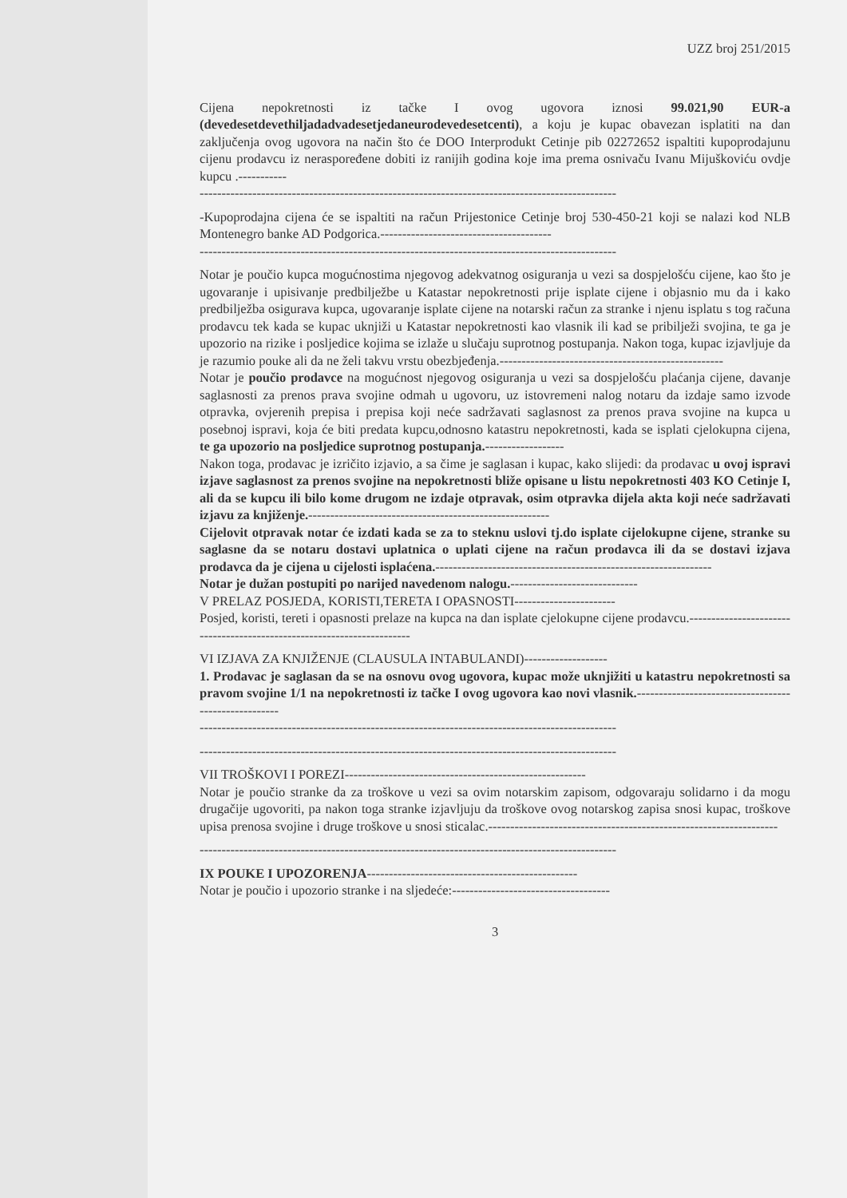UZZ broj 251/2015
Cijena nepokretnosti iz tačke I ovog ugovora iznosi 99.021,90 EUR-a (devedesetdevethiljadadvadesetjedaneurodevedesetcenti), a koju je kupac obavezan isplatiti na dan zaključenja ovog ugovora na način što će DOO Interprodukt Cetinje pib 02272652 ispaltiti kupoprodajunu cijenu prodavcu iz neraspoređene dobiti iz ranijih godina koje ima prema osnivaču Ivanu Mijuškoviću ovdje kupcu .-----------
-----------------------------------------------------------------------------------------------
-Kupoprodajna cijena će se ispaltiti na račun Prijestonice Cetinje broj 530-450-21 koji se nalazi kod NLB Montenegro banke AD Podgorica.---------------------------------------
-----------------------------------------------------------------------------------------------
Notar je poučio kupca mogućnostima njegovog adekvatnog osiguranja u vezi sa dospjelošću cijene, kao što je ugovaranje i upisivanje predbilježbe u Katastar nepokretnosti prije isplate cijene i objasnio mu da i kako predbilježba osigurava kupca, ugovaranje isplate cijene na notarski račun za stranke i njenu isplatu s tog računa prodavcu tek kada se kupac uknjiži u Katastar nepokretnosti kao vlasnik ili kad se pribilježi svojina, te ga je upozorio na rizike i posljedice kojima se izlaže u slučaju suprotnog postupanja. Nakon toga, kupac izjavljuje da je razumio pouke ali da ne želi takvu vrstu obezbjeđenja.---------------------------------------------------
Notar je poučio prodavce na mogućnost njegovog osiguranja u vezi sa dospjelošću plaćanja cijene, davanje saglasnosti za prenos prava svojine odmah u ugovoru, uz istovremeni nalog notaru da izdaje samo izvode otpravka, ovjerenih prepisa i prepisa koji neće sadržavati saglasnost za prenos prava svojine na kupca u posebnoj ispravi, koja će biti predata kupcu,odnosno katastru nepokretnosti, kada se isplati cjelokupna cijena, te ga upozorio na posljedice suprotnog postupanja.------------------
Nakon toga, prodavac je izričito izjavio, a sa čime je saglasan i kupac, kako slijedi: da prodavac u ovoj ispravi izjave saglasnost za prenos svojine na nepokretnosti bliže opisane u listu nepokretnosti 403 KO Cetinje I, ali da se kupcu ili bilo kome drugom ne izdaje otpravak, osim otpravka dijela akta koji neće sadržavati izjavu za knjiženje.-------------------------------------------------------
Cijelovit otpravak notar će izdati kada se za to steknu uslovi tj.do isplate cijelokupne cijene, stranke su saglasne da se notaru dostavi uplatnica o uplati cijene na račun prodavca ili da se dostavi izjava prodavca da je cijena u cijelosti isplaćena.---------------------------------------------------------------
Notar je dužan postupiti po narijed navedenom nalogu.-----------------------------
V PRELAZ POSJEDA, KORISTI,TERETA I OPASNOSTI-----------------------
Posjed, koristi, tereti i opasnosti prelaze na kupca na dan isplate cjelokupne cijene prodavcu.-----------------------------------------------------------------------
VI IZJAVA ZA KNJIŽENJE (CLAUSULA INTABULANDI)-------------------
1. Prodavac je saglasan da se na osnovu ovog ugovora, kupac može uknjižiti u katastru nepokretnosti sa pravom svojine 1/1 na nepokretnosti iz tačke I ovog ugovora kao novi vlasnik.-----------------------------------------------------
-----------------------------------------------------------------------------------------------
-----------------------------------------------------------------------------------------------
VII TROŠKOVI I POREZI-------------------------------------------------------
Notar je poučio stranke da za troškove u vezi sa ovim notarskim zapisom, odgovaraju solidarno i da mogu drugačije ugovoriti, pa nakon toga stranke izjavljuju da troškove ovog notarskog zapisa snosi kupac, troškove upisa prenosa svojine i druge troškove u snosi sticalac.------------------------------------------------------------------
-----------------------------------------------------------------------------------------------
IX POUKE I UPOZORENJA------------------------------------------------
Notar je poučio i upozorio stranke i na sljedeće:------------------------------------
3